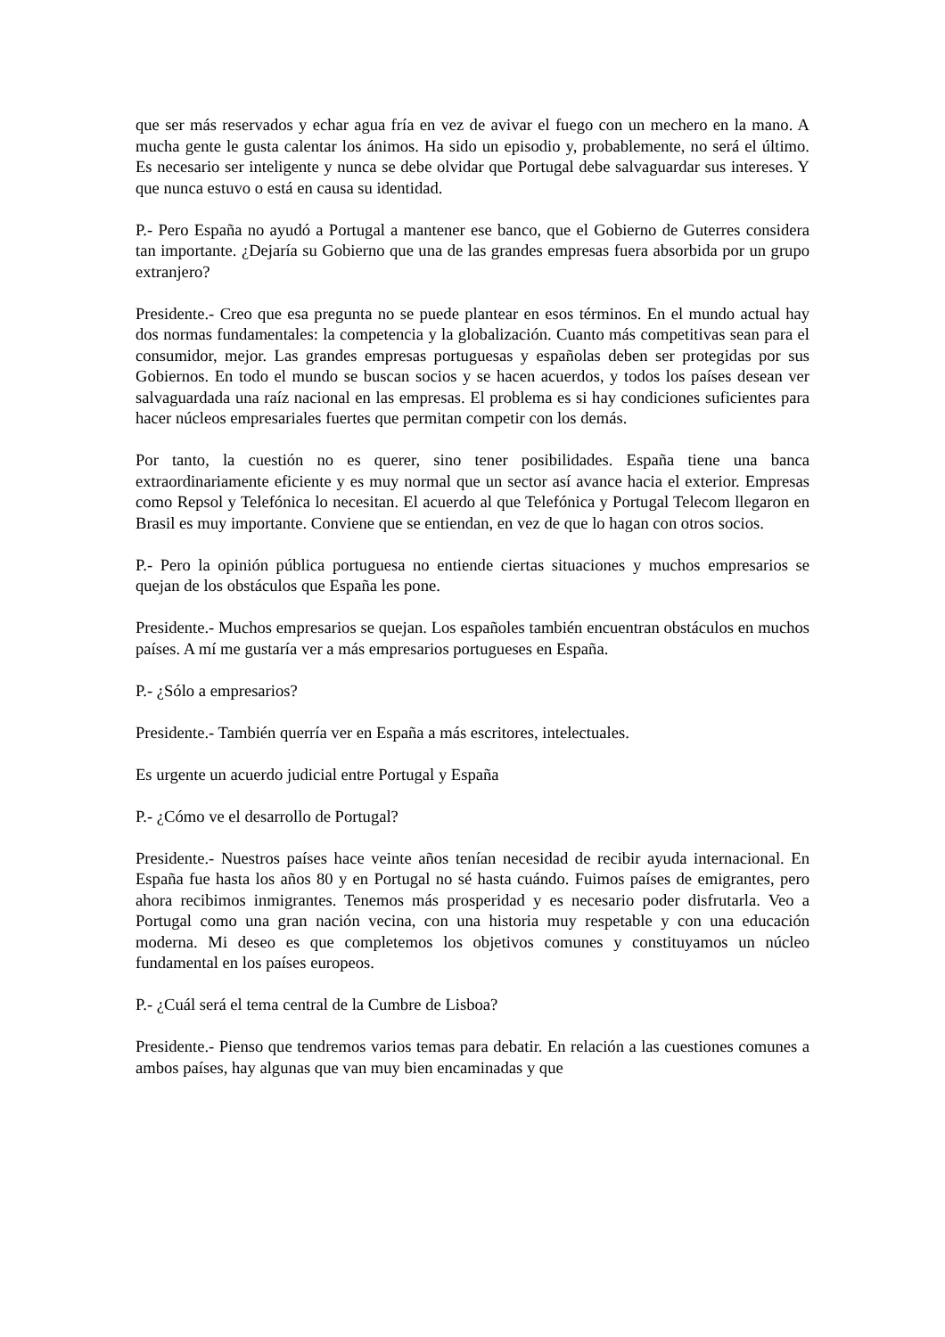que ser más reservados y echar agua fría en vez de avivar el fuego con un mechero en la mano. A mucha gente le gusta calentar los ánimos. Ha sido un episodio y, probablemente, no será el último. Es necesario ser inteligente y nunca se debe olvidar que Portugal debe salvaguardar sus intereses. Y que nunca estuvo o está en causa su identidad.
P.- Pero España no ayudó a Portugal a mantener ese banco, que el Gobierno de Guterres considera tan importante. ¿Dejaría su Gobierno que una de las grandes empresas fuera absorbida por un grupo extranjero?
Presidente.- Creo que esa pregunta no se puede plantear en esos términos. En el mundo actual hay dos normas fundamentales: la competencia y la globalización. Cuanto más competitivas sean para el consumidor, mejor. Las grandes empresas portuguesas y españolas deben ser protegidas por sus Gobiernos. En todo el mundo se buscan socios y se hacen acuerdos, y todos los países desean ver salvaguardada una raíz nacional en las empresas. El problema es si hay condiciones suficientes para hacer núcleos empresariales fuertes que permitan competir con los demás.
Por tanto, la cuestión no es querer, sino tener posibilidades. España tiene una banca extraordinariamente eficiente y es muy normal que un sector así avance hacia el exterior. Empresas como Repsol y Telefónica lo necesitan. El acuerdo al que Telefónica y Portugal Telecom llegaron en Brasil es muy importante. Conviene que se entiendan, en vez de que lo hagan con otros socios.
P.- Pero la opinión pública portuguesa no entiende ciertas situaciones y muchos empresarios se quejan de los obstáculos que España les pone.
Presidente.- Muchos empresarios se quejan. Los españoles también encuentran obstáculos en muchos países. A mí me gustaría ver a más empresarios portugueses en España.
P.- ¿Sólo a empresarios?
Presidente.- También querría ver en España a más escritores, intelectuales.
Es urgente un acuerdo judicial entre Portugal y España
P.- ¿Cómo ve el desarrollo de Portugal?
Presidente.- Nuestros países hace veinte años tenían necesidad de recibir ayuda internacional. En España fue hasta los años 80 y en Portugal no sé hasta cuándo. Fuimos países de emigrantes, pero ahora recibimos inmigrantes. Tenemos más prosperidad y es necesario poder disfrutarla. Veo a Portugal como una gran nación vecina, con una historia muy respetable y con una educación moderna. Mi deseo es que completemos los objetivos comunes y constituyamos un núcleo fundamental en los países europeos.
P.- ¿Cuál será el tema central de la Cumbre de Lisboa?
Presidente.- Pienso que tendremos varios temas para debatir. En relación a las cuestiones comunes a ambos países, hay algunas que van muy bien encaminadas y que